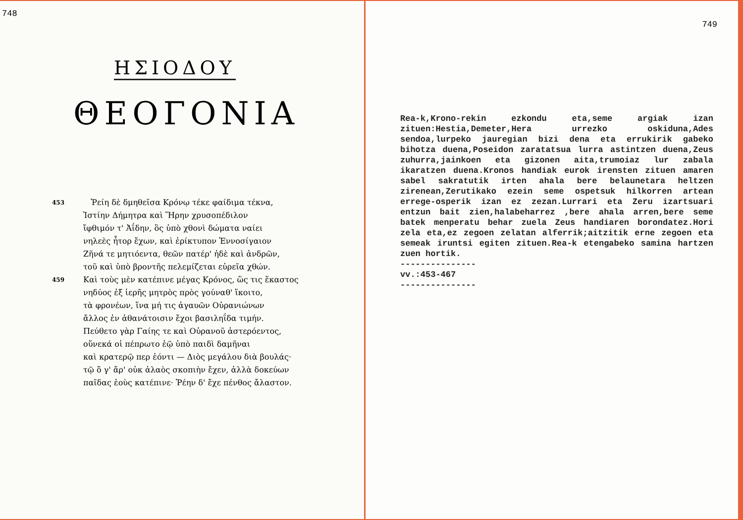748
ΗΣΙΟΔΟΥ
ΘΕΟΓΟΝΙΑ
453 Ῥείη δὲ δμηθεῖσα Κρόνῳ τέκε φαίδιμα τέκνα,
Ἱστίην Δήμητρα καὶ Ἥρην χρυσοπέδιλον
ἴφθιμόν τ' Ἀΐδην, ὃς ὑπὸ χθονὶ δώματα ναίει
νηλεὲς ἦτορ ἔχων, καὶ ἐρίκτυπον Ἐννοσίγαιον
Ζῆνά τε μητιόεντα, θεῶν πατέρ' ἠδὲ καὶ ἀνδρῶν,
τοῦ καὶ ὑπὸ βροντῆς πελεμίζεται εὐρεῖα χθών.
459 Καὶ τοὺς μὲν κατέπινε μέγας Κρόνος, ὥς τις ἕκαστος
νηδύος ἐξ ἱερῆς μητρὸς πρὸς γούναθ' ἵκοιτο,
τὰ φρονέων, ἵνα μή τις ἀγαυῶν Οὐρανιώνων
ἄλλος ἐν ἀθανάτοισιν ἔχοι βασιληΐδα τιμήν.
Πεύθετο γὰρ Γαίης τε καὶ Οὐρανοῦ ἀστερόεντος,
οὕνεκά οἱ πέπρωτο ἑῷ ὑπὸ παιδὶ δαμῆναι
καὶ κρατερῷ περ ἐόντι — Διὸς μεγάλου διὰ βουλάς·
τῷ ὅ γ' ἄρ' οὐκ ἀλαὸς σκοπιὴν ἔχεν, ἀλλὰ δοκεύων
παῖδας ἑοὺς κατέπινε· Ῥέην δ' ἔχε πένθος ἄλαστον.
749
Rea-k,Krono-rekin ezkondu eta,seme argiak izan zituen:Hestia,Demeter,Hera urrezko oskiduna,Ades sendoa,lurpeko jauregian bizi dena eta errukirik gabeko bihotza duena,Poseidon zaratatsua lurra astintzen duena,Zeus zuhurra,jainkoen eta gizonen aita,trumoiaz lur zabala ikaratzen duena.Kronos handiak eurok irensten zituen amaren sabel sakratutik irten ahala bere belaunetara heltzen zirenean,Zerutikako ezein seme ospetsuk hilkorren artean errege-osperik izan ez zezan.Lurrari eta Zeru izartsuari entzun bait zien,halabeharrez ,bere ahala arren,bere seme batek menperatu behar zuela Zeus handiaren borondatez.Hori zela eta,ez zegoen zelatan alferrik;aitzitik erne zegoen eta semeak iruntsi egiten zituen.Rea-k etengabeko samina hartzen zuen hortik.
---------------
vv.:453-467
---------------